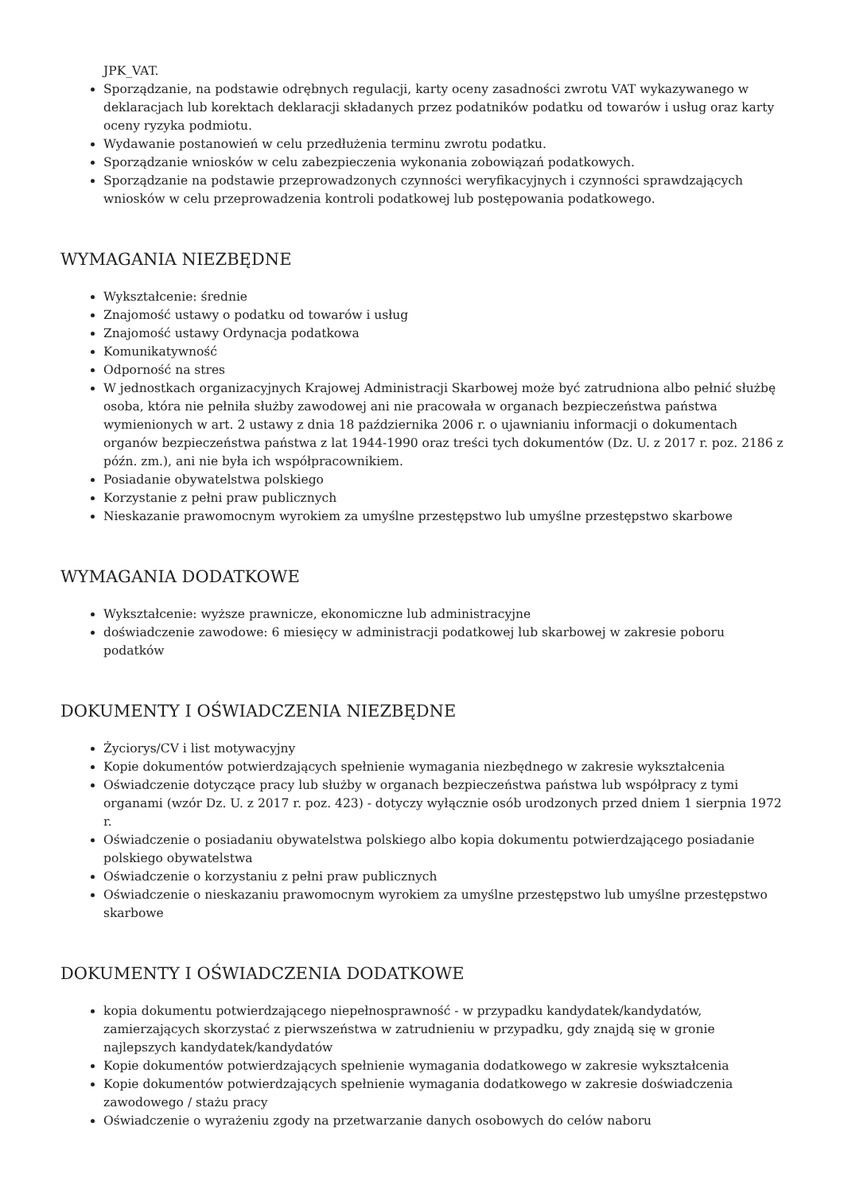JPK_VAT.
Sporządzanie, na podstawie odrębnych regulacji, karty oceny zasadności zwrotu VAT wykazywanego w deklaracjach lub korektach deklaracji składanych przez podatników podatku od towarów i usług oraz karty oceny ryzyka podmiotu.
Wydawanie postanowień w celu przedłużenia terminu zwrotu podatku.
Sporządzanie wniosków w celu zabezpieczenia wykonania zobowiązań podatkowych.
Sporządzanie na podstawie przeprowadzonych czynności weryfikacyjnych i czynności sprawdzających wniosków w celu przeprowadzenia kontroli podatkowej lub postępowania podatkowego.
WYMAGANIA NIEZBĘDNE
Wykształcenie: średnie
Znajomość ustawy o podatku od towarów i usług
Znajomość ustawy Ordynacja podatkowa
Komunikatywność
Odporność na stres
W jednostkach organizacyjnych Krajowej Administracji Skarbowej może być zatrudniona albo pełnić służbę osoba, która nie pełniła służby zawodowej ani nie pracowała w organach bezpieczeństwa państwa wymienionych w art. 2 ustawy z dnia 18 października 2006 r. o ujawnianiu informacji o dokumentach organów bezpieczeństwa państwa z lat 1944-1990 oraz treści tych dokumentów (Dz. U. z 2017 r. poz. 2186 z późn. zm.), ani nie była ich współpracownikiem.
Posiadanie obywatelstwa polskiego
Korzystanie z pełni praw publicznych
Nieskazanie prawomocnym wyrokiem za umyślne przestępstwo lub umyślne przestępstwo skarbowe
WYMAGANIA DODATKOWE
Wykształcenie: wyższe prawnicze, ekonomiczne lub administracyjne
doświadczenie zawodowe: 6 miesięcy w administracji podatkowej lub skarbowej w zakresie poboru podatków
DOKUMENTY I OŚWIADCZENIA NIEZBĘDNE
Życiorys/CV i list motywacyjny
Kopie dokumentów potwierdzających spełnienie wymagania niezbędnego w zakresie wykształcenia
Oświadczenie dotyczące pracy lub służby w organach bezpieczeństwa państwa lub współpracy z tymi organami (wzór Dz. U. z 2017 r. poz. 423) - dotyczy wyłącznie osób urodzonych przed dniem 1 sierpnia 1972 r.
Oświadczenie o posiadaniu obywatelstwa polskiego albo kopia dokumentu potwierdzającego posiadanie polskiego obywatelstwa
Oświadczenie o korzystaniu z pełni praw publicznych
Oświadczenie o nieskazaniu prawomocnym wyrokiem za umyślne przestępstwo lub umyślne przestępstwo skarbowe
DOKUMENTY I OŚWIADCZENIA DODATKOWE
kopia dokumentu potwierdzającego niepełnosprawność - w przypadku kandydatek/kandydatów, zamierzających skorzystać z pierwszeństwa w zatrudnieniu w przypadku, gdy znajdą się w gronie najlepszych kandydatek/kandydatów
Kopie dokumentów potwierdzających spełnienie wymagania dodatkowego w zakresie wykształcenia
Kopie dokumentów potwierdzających spełnienie wymagania dodatkowego w zakresie doświadczenia zawodowego / stażu pracy
Oświadczenie o wyrażeniu zgody na przetwarzanie danych osobowych do celów naboru